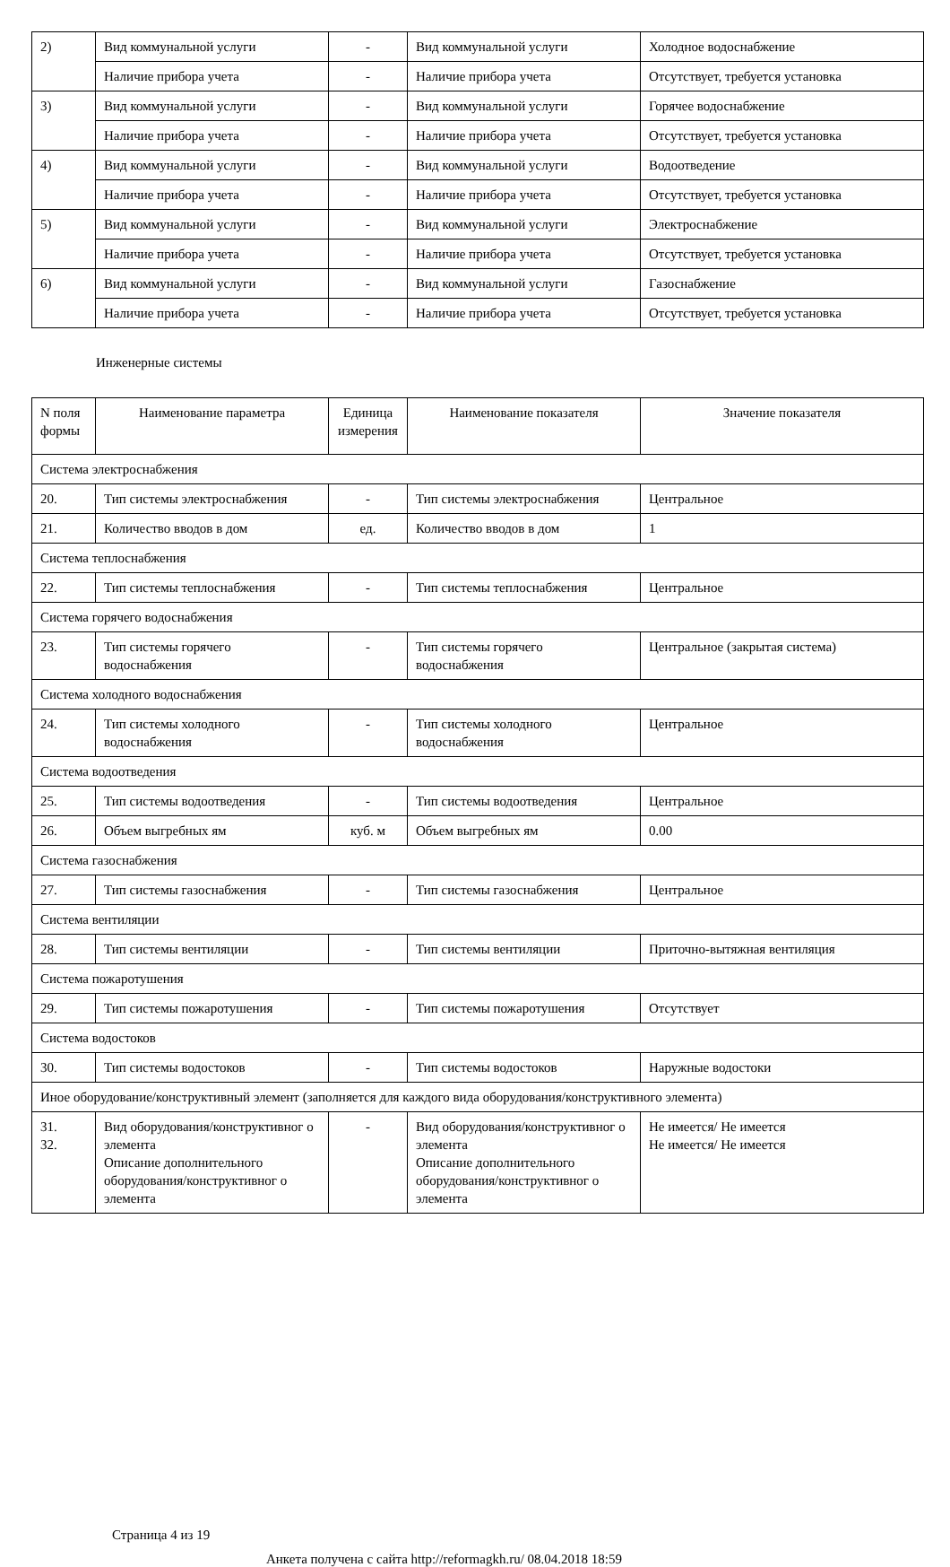| 2) | Вид коммунальной услуги | - | Вид коммунальной услуги | Холодное водоснабжение |
| | Наличие прибора учета | - | Наличие прибора учета | Отсутствует, требуется установка |
| 3) | Вид коммунальной услуги | - | Вид коммунальной услуги | Горячее водоснабжение |
| | Наличие прибора учета | - | Наличие прибора учета | Отсутствует, требуется установка |
| 4) | Вид коммунальной услуги | - | Вид коммунальной услуги | Водоотведение |
| | Наличие прибора учета | - | Наличие прибора учета | Отсутствует, требуется установка |
| 5) | Вид коммунальной услуги | - | Вид коммунальной услуги | Электроснабжение |
| | Наличие прибора учета | - | Наличие прибора учета | Отсутствует, требуется установка |
| 6) | Вид коммунальной услуги | - | Вид коммунальной услуги | Газоснабжение |
| | Наличие прибора учета | - | Наличие прибора учета | Отсутствует, требуется установка |
Инженерные системы
| N поля формы | Наименование параметра | Единица измерения | Наименование показателя | Значение показателя |
| Система электроснабжения | | | | |
| 20. | Тип системы электроснабжения | - | Тип системы электроснабжения | Центральное |
| 21. | Количество вводов в дом | ед. | Количество вводов в дом | 1 |
| Система теплоснабжения | | | | |
| 22. | Тип системы теплоснабжения | - | Тип системы теплоснабжения | Центральное |
| Система горячего водоснабжения | | | | |
| 23. | Тип системы горячего водоснабжения | - | Тип системы горячего водоснабжения | Центральное (закрытая система) |
| Система холодного водоснабжения | | | | |
| 24. | Тип системы холодного водоснабжения | - | Тип системы холодного водоснабжения | Центральное |
| Система водоотведения | | | | |
| 25. | Тип системы водоотведения | - | Тип системы водоотведения | Центральное |
| 26. | Объем выгребных ям | куб. м | Объем выгребных ям | 0.00 |
| Система газоснабжения | | | | |
| 27. | Тип системы газоснабжения | - | Тип системы газоснабжения | Центральное |
| Система вентиляции | | | | |
| 28. | Тип системы вентиляции | - | Тип системы вентиляции | Приточно-вытяжная вентиляция |
| Система пожаротушения | | | | |
| 29. | Тип системы пожаротушения | - | Тип системы пожаротушения | Отсутствует |
| Система водостоков | | | | |
| 30. | Тип системы водостоков | - | Тип системы водостоков | Наружные водостоки |
| Иное оборудование/конструктивный элемент (заполняется для каждого вида оборудования/конструктивного элемента) | | | | |
| 31. 32. | Вид оборудования/конструктивног о элемента Описание дополнительного оборудования/конструктивног о элемента | - | Вид оборудования/конструктивног о элемента Описание дополнительного оборудования/конструктивног о элемента | Не имеется/ Не имеется Не имеется/ Не имеется |
Страница 4 из 19
Анкета получена с сайта http://reformagkh.ru/ 08.04.2018 18:59